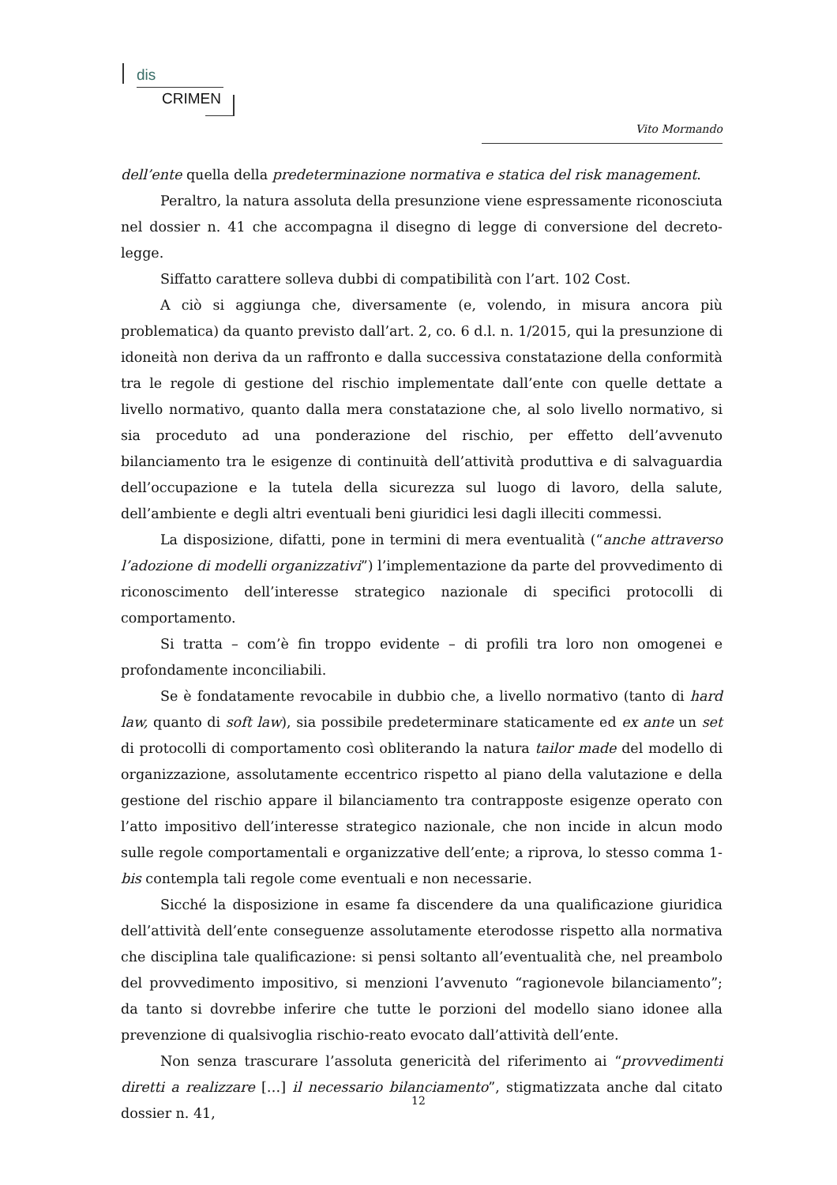dis
CRIMEN
Vito Mormando
dell’ente quella della predeterminazione normativa e statica del risk management.
Peraltro, la natura assoluta della presunzione viene espressamente riconosciuta nel dossier n. 41 che accompagna il disegno di legge di conversione del decreto-legge.
Siffatto carattere solleva dubbi di compatibilità con l’art. 102 Cost.
A ciò si aggiunga che, diversamente (e, volendo, in misura ancora più problematica) da quanto previsto dall’art. 2, co. 6 d.l. n. 1/2015, qui la presunzione di idoneità non deriva da un raffronto e dalla successiva constatazione della conformità tra le regole di gestione del rischio implementate dall’ente con quelle dettate a livello normativo, quanto dalla mera constatazione che, al solo livello normativo, si sia proceduto ad una ponderazione del rischio, per effetto dell’avvenuto bilanciamento tra le esigenze di continuità dell’attività produttiva e di salvaguardia dell’occupazione e la tutela della sicurezza sul luogo di lavoro, della salute, dell’ambiente e degli altri eventuali beni giuridici lesi dagli illeciti commessi.
La disposizione, difatti, pone in termini di mera eventualità (“anche attraverso l’adozione di modelli organizzativi”) l’implementazione da parte del provvedimento di riconoscimento dell’interesse strategico nazionale di specifici protocolli di comportamento.
Si tratta – com’è fin troppo evidente – di profili tra loro non omogenei e profondamente inconciliabili.
Se è fondatamente revocabile in dubbio che, a livello normativo (tanto di hard law, quanto di soft law), sia possibile predeterminare staticamente ed ex ante un set di protocolli di comportamento così obliterando la natura tailor made del modello di organizzazione, assolutamente eccentrico rispetto al piano della valutazione e della gestione del rischio appare il bilanciamento tra contrapposte esigenze operato con l’atto impositivo dell’interesse strategico nazionale, che non incide in alcun modo sulle regole comportamentali e organizzative dell’ente; a riprova, lo stesso comma 1-bis contempla tali regole come eventuali e non necessarie.
Sicché la disposizione in esame fa discendere da una qualificazione giuridica dell’attività dell’ente conseguenze assolutamente eterodosse rispetto alla normativa che disciplina tale qualificazione: si pensi soltanto all’eventualità che, nel preambolo del provvedimento impositivo, si menzioni l’avvenuto “ragionevole bilanciamento”; da tanto si dovrebbe inferire che tutte le porzioni del modello siano idonee alla prevenzione di qualsivoglia rischio-reato evocato dall’attività dell’ente.
Non senza trascurare l’assoluta genericità del riferimento ai “provvedimenti diretti a realizzare […] il necessario bilanciamento”, stigmatizzata anche dal citato dossier n. 41,
12